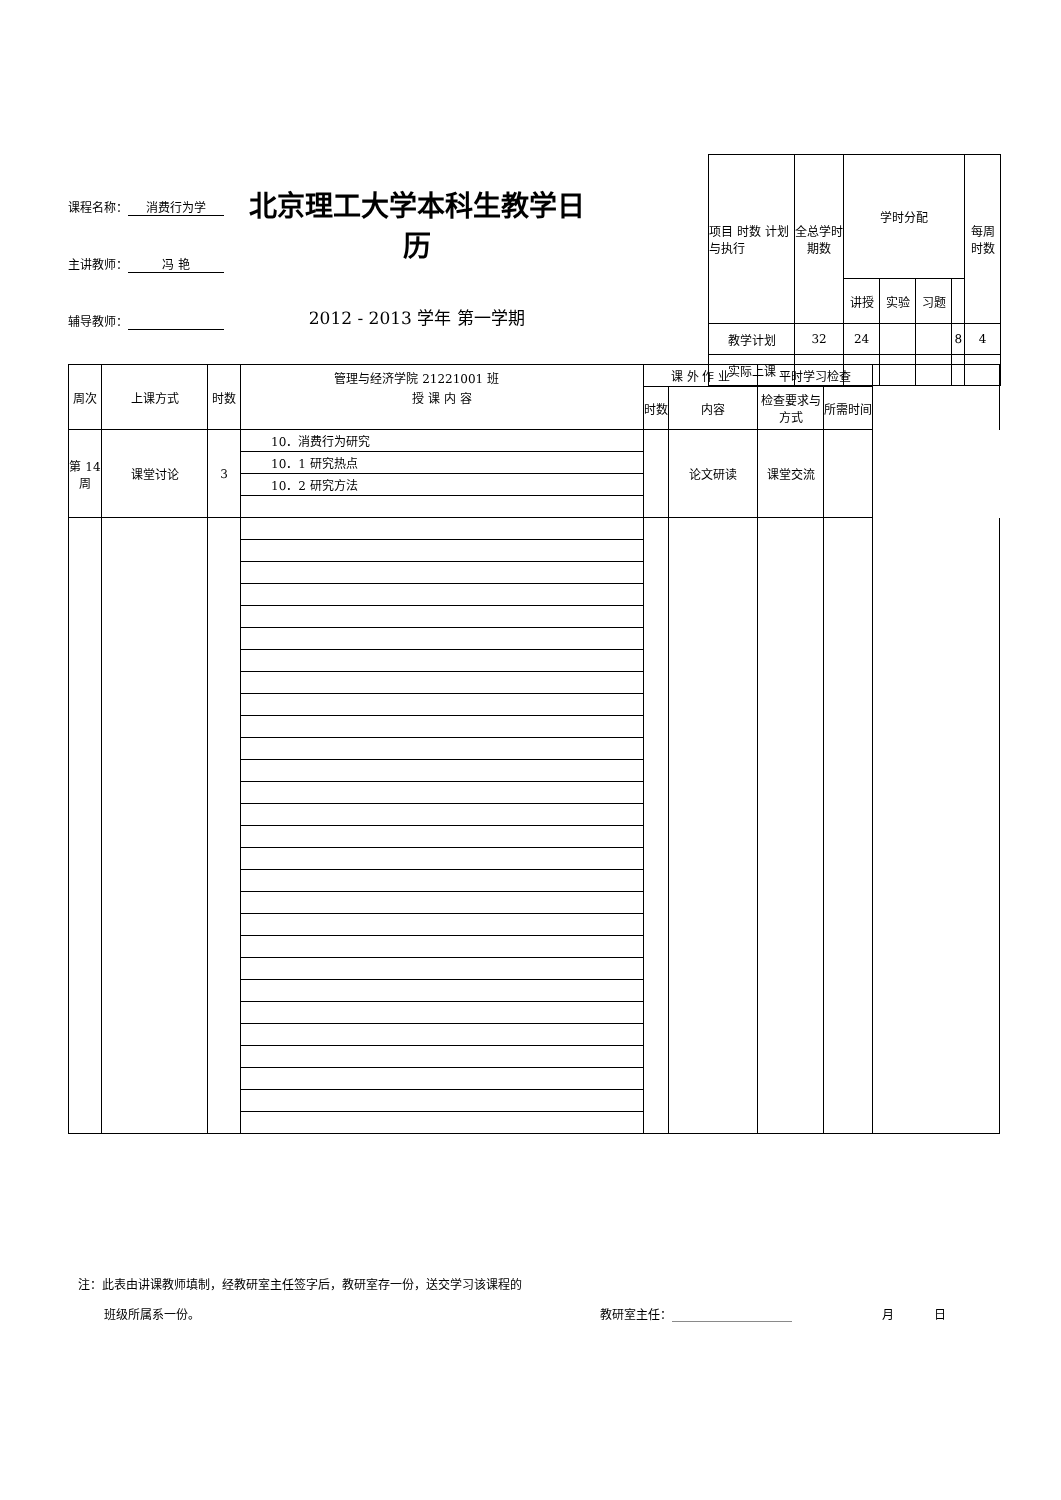课程名称： 消费行为学
主讲教师： 冯 艳
辅导教师：
北京理工大学本科生教学日历
2012 - 2013 学年 第一学期
管理与经济学院 21221001 班
| 项目 时数 计划与执行 | 全总学时期数 | 学时分配 | | | | 每周时数 |
| | | 讲授 | 实验 | 习题 | | |
| 教学计划 | 32 | 24 | | | 8 | 4 |
| 实际上课 | | | | | | |
| 周次 | 上课方式 | 时数 | 授 课 内 容 | 课 外 作 业 | | 平时学习检查 | | |
| | | | | 时数 | 内容 | 检查要求与方式 | 所需时间 | |
| 第 14 周 | 课堂讨论 | 3 | 10．消费行为研究 | | 论文研读 | 课堂交流 | | |
| | | | 10．1 研究热点 | | | | | |
| | | | 10．2 研究方法 | | | | | |
注：此表由讲课教师填制，经教研室主任签字后，教研室存一份，送交学习该课程的
班级所属系一份。 教研室主任：____________________ 月 日